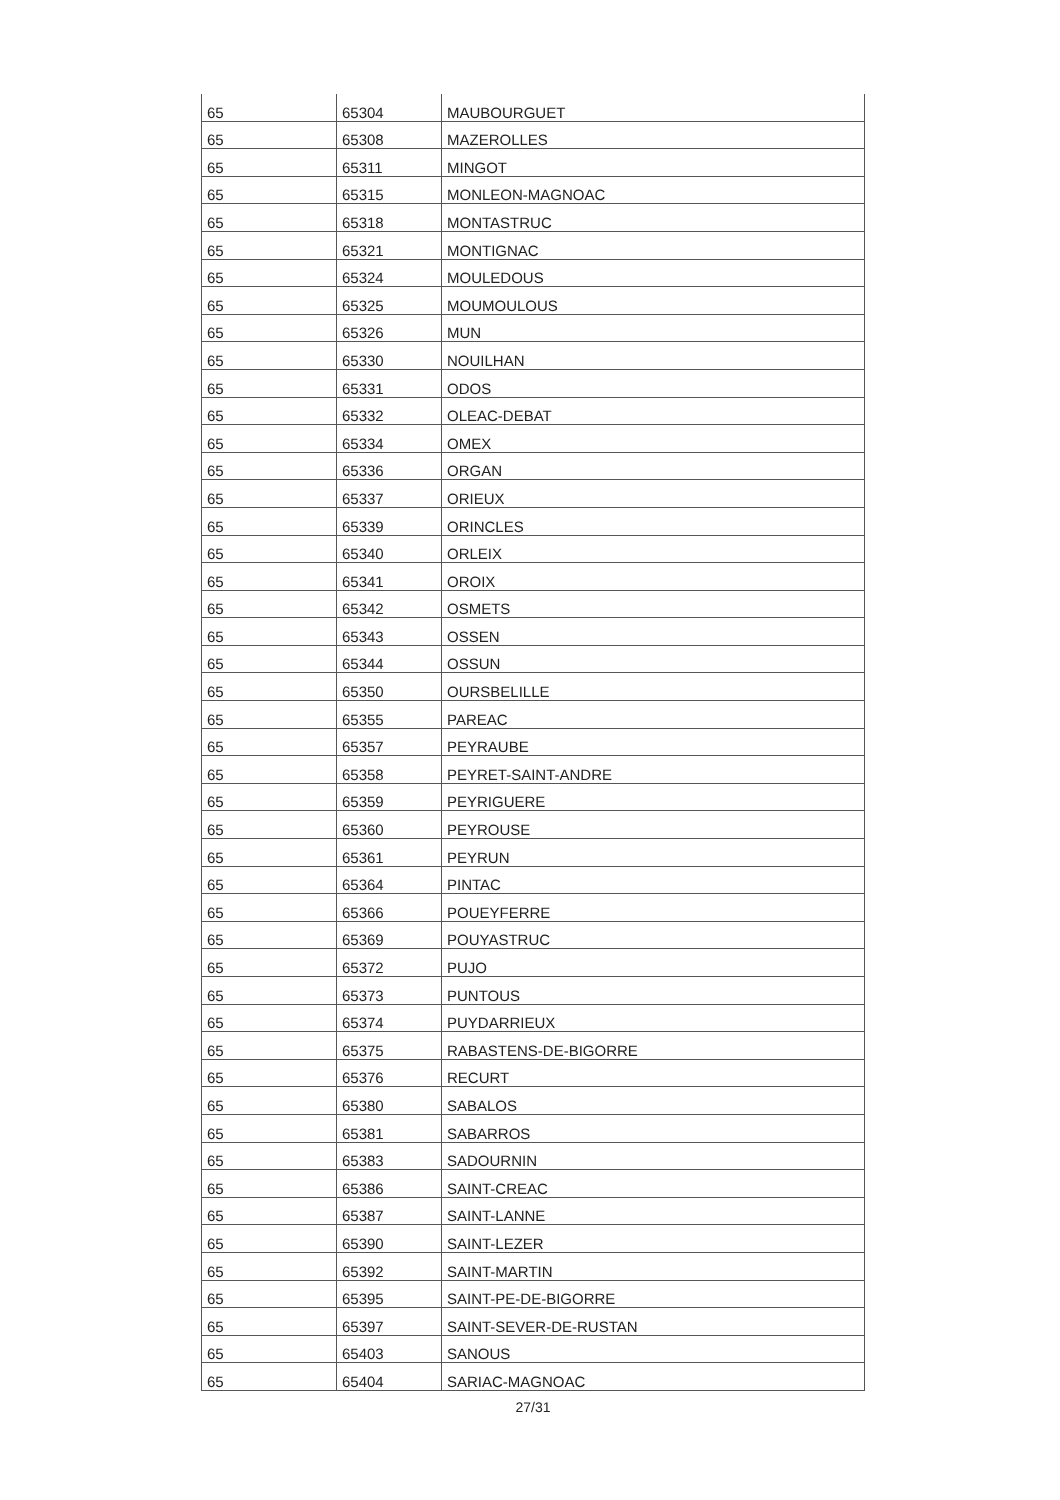| 65 | 65304 | MAUBOURGUET |
| 65 | 65308 | MAZEROLLES |
| 65 | 65311 | MINGOT |
| 65 | 65315 | MONLEON-MAGNOAC |
| 65 | 65318 | MONTASTRUC |
| 65 | 65321 | MONTIGNAC |
| 65 | 65324 | MOULEDOUS |
| 65 | 65325 | MOUMOULOUS |
| 65 | 65326 | MUN |
| 65 | 65330 | NOUILHAN |
| 65 | 65331 | ODOS |
| 65 | 65332 | OLEAC-DEBAT |
| 65 | 65334 | OMEX |
| 65 | 65336 | ORGAN |
| 65 | 65337 | ORIEUX |
| 65 | 65339 | ORINCLES |
| 65 | 65340 | ORLEIX |
| 65 | 65341 | OROIX |
| 65 | 65342 | OSMETS |
| 65 | 65343 | OSSEN |
| 65 | 65344 | OSSUN |
| 65 | 65350 | OURSBELILLE |
| 65 | 65355 | PAREAC |
| 65 | 65357 | PEYRAUBE |
| 65 | 65358 | PEYRET-SAINT-ANDRE |
| 65 | 65359 | PEYRIGUERE |
| 65 | 65360 | PEYROUSE |
| 65 | 65361 | PEYRUN |
| 65 | 65364 | PINTAC |
| 65 | 65366 | POUEYFERRE |
| 65 | 65369 | POUYASTRUC |
| 65 | 65372 | PUJO |
| 65 | 65373 | PUNTOUS |
| 65 | 65374 | PUYDARRIEUX |
| 65 | 65375 | RABASTENS-DE-BIGORRE |
| 65 | 65376 | RECURT |
| 65 | 65380 | SABALOS |
| 65 | 65381 | SABARROS |
| 65 | 65383 | SADOURNIN |
| 65 | 65386 | SAINT-CREAC |
| 65 | 65387 | SAINT-LANNE |
| 65 | 65390 | SAINT-LEZER |
| 65 | 65392 | SAINT-MARTIN |
| 65 | 65395 | SAINT-PE-DE-BIGORRE |
| 65 | 65397 | SAINT-SEVER-DE-RUSTAN |
| 65 | 65403 | SANOUS |
| 65 | 65404 | SARIAC-MAGNOAC |
27/31